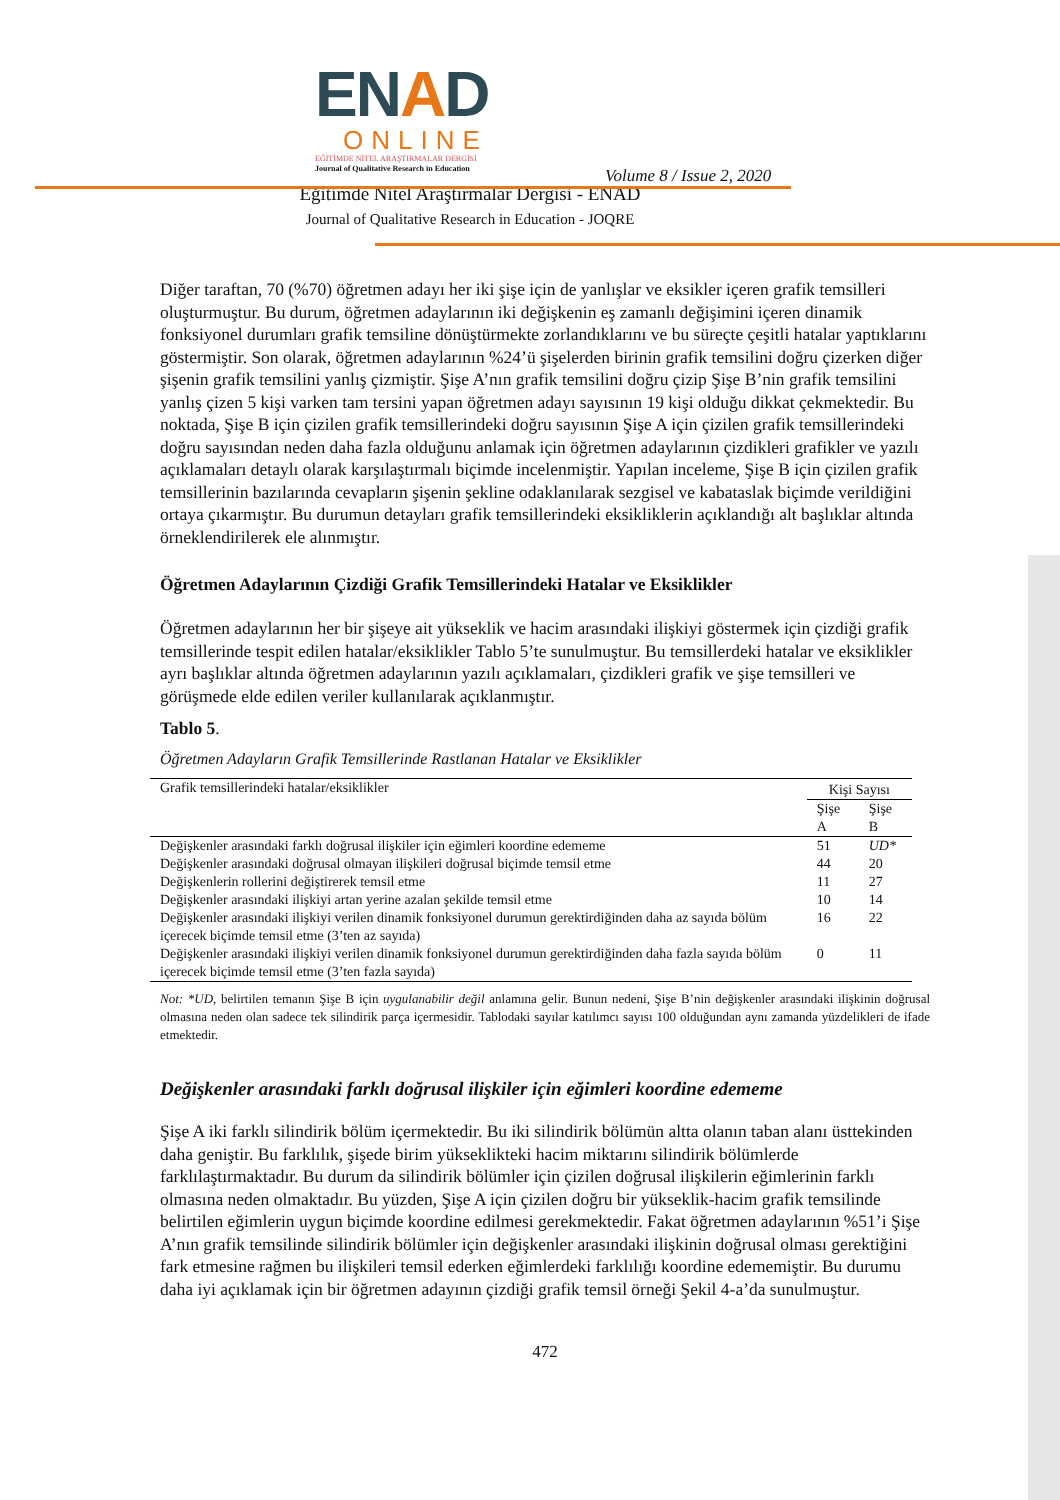ENAD
ONLINE
EĞİTİMDE NİTEL ARAŞTIRMALAR DERGİSİ
Journal of Qualitative Research in Education
Volume 8 / Issue 2, 2020
Eğitimde Nitel Araştırmalar Dergisi - ENAD
Journal of Qualitative Research in Education - JOQRE
Diğer taraftan, 70 (%70) öğretmen adayı her iki şişe için de yanlışlar ve eksikler içeren grafik temsilleri oluşturmuştur. Bu durum, öğretmen adaylarının iki değişkenin eş zamanlı değişimini içeren dinamik fonksiyonel durumları grafik temsiline dönüştürmekte zorlandıklarını ve bu süreçte çeşitli hatalar yaptıklarını göstermiştir. Son olarak, öğretmen adaylarının %24’ü şişelerden birinin grafik temsilini doğru çizerken diğer şişenin grafik temsilini yanlış çizmiştir. Şişe A’nın grafik temsilini doğru çizip Şişe B’nin grafik temsilini yanlış çizen 5 kişi varken tam tersini yapan öğretmen adayı sayısının 19 kişi olduğu dikkat çekmektedir. Bu noktada, Şişe B için çizilen grafik temsillerindeki doğru sayısının Şişe A için çizilen grafik temsillerindeki doğru sayısından neden daha fazla olduğunu anlamak için öğretmen adaylarının çizdikleri grafikler ve yazılı açıklamaları detaylı olarak karşılaştırmalı biçimde incelenmiştir. Yapılan inceleme, Şişe B için çizilen grafik temsillerinin bazılarında cevapların şişenin şekline odaklanılarak sezgisel ve kabataslak biçimde verildiğini ortaya çıkarmıştır. Bu durumun detayları grafik temsillerindeki eksikliklerin açıklandığı alt başlıklar altında örneklendirilerek ele alınmıştır.
Öğretmen Adaylarının Çizdiği Grafik Temsillerindeki Hatalar ve Eksiklikler
Öğretmen adaylarının her bir şişeye ait yükseklik ve hacim arasındaki ilişkiyi göstermek için çizdiği grafik temsillerinde tespit edilen hatalar/eksiklikler Tablo 5’te sunulmuştur. Bu temsillerdeki hatalar ve eksiklikler ayrı başlıklar altında öğretmen adaylarının yazılı açıklamaları, çizdikleri grafik ve şişe temsilleri ve görüşmede elde edilen veriler kullanılarak açıklanmıştır.
Tablo 5.
Öğretmen Adayların Grafik Temsillerinde Rastlanan Hatalar ve Eksiklikler
| Grafik temsillerindeki hatalar/eksiklikler | Kişi Sayısı | |
| --- | --- | --- |
| | Şişe A | Şişe B |
| Değişkenler arasındaki farklı doğrusal ilişkiler için eğimleri koordine edememe | 51 | UD* |
| Değişkenler arasındaki doğrusal olmayan ilişkileri doğrusal biçimde temsil etme | 44 | 20 |
| Değişkenlerin rollerini değiştirerek temsil etme | 11 | 27 |
| Değişkenler arasındaki ilişkiyi artan yerine azalan şekilde temsil etme | 10 | 14 |
| Değişkenler arasındaki ilişkiyi verilen dinamik fonksiyonel durumun gerektirdiğinden daha az sayıda bölüm içerecek biçimde temsil etme (3’ten az sayıda) | 16 | 22 |
| Değişkenler arasındaki ilişkiyi verilen dinamik fonksiyonel durumun gerektirdiğinden daha fazla sayıda bölüm içerecek biçimde temsil etme (3’ten fazla sayıda) | 0 | 11 |
Not: *UD, belirtilen temanın Şişe B için uygulanabilir değil anlamına gelir. Bunun nedeni, Şişe B’nin değişkenler arasındaki ilişkinin doğrusal olmasına neden olan sadece tek silindirik parça içermesidir. Tablodaki sayılar katılımcı sayısı 100 olduğundan aynı zamanda yüzdelikleri de ifade etmektedir.
Değişkenler arasındaki farklı doğrusal ilişkiler için eğimleri koordine edememe
Şişe A iki farklı silindirik bölüm içermektedir. Bu iki silindirik bölümün altta olanın taban alanı üsttekinden daha geniştir. Bu farklılık, şişede birim yükseklikteki hacim miktarını silindirik bölümlerde farklılaştırmaktadır. Bu durum da silindirik bölümler için çizilen doğrusal ilişkilerin eğimlerinin farklı olmasına neden olmaktadır. Bu yüzden, Şişe A için çizilen doğru bir yükseklik-hacim grafik temsilinde belirtilen eğimlerin uygun biçimde koordine edilmesi gerekmektedir. Fakat öğretmen adaylarının %51’i Şişe A’nın grafik temsilinde silindirik bölümler için değişkenler arasındaki ilişkinin doğrusal olması gerektiğini fark etmesine rağmen bu ilişkileri temsil ederken eğimlerdeki farklılığı koordine edememiştir. Bu durumu daha iyi açıklamak için bir öğretmen adayının çizdiği grafik temsil örneği Şekil 4-a’da sunulmuştur.
472